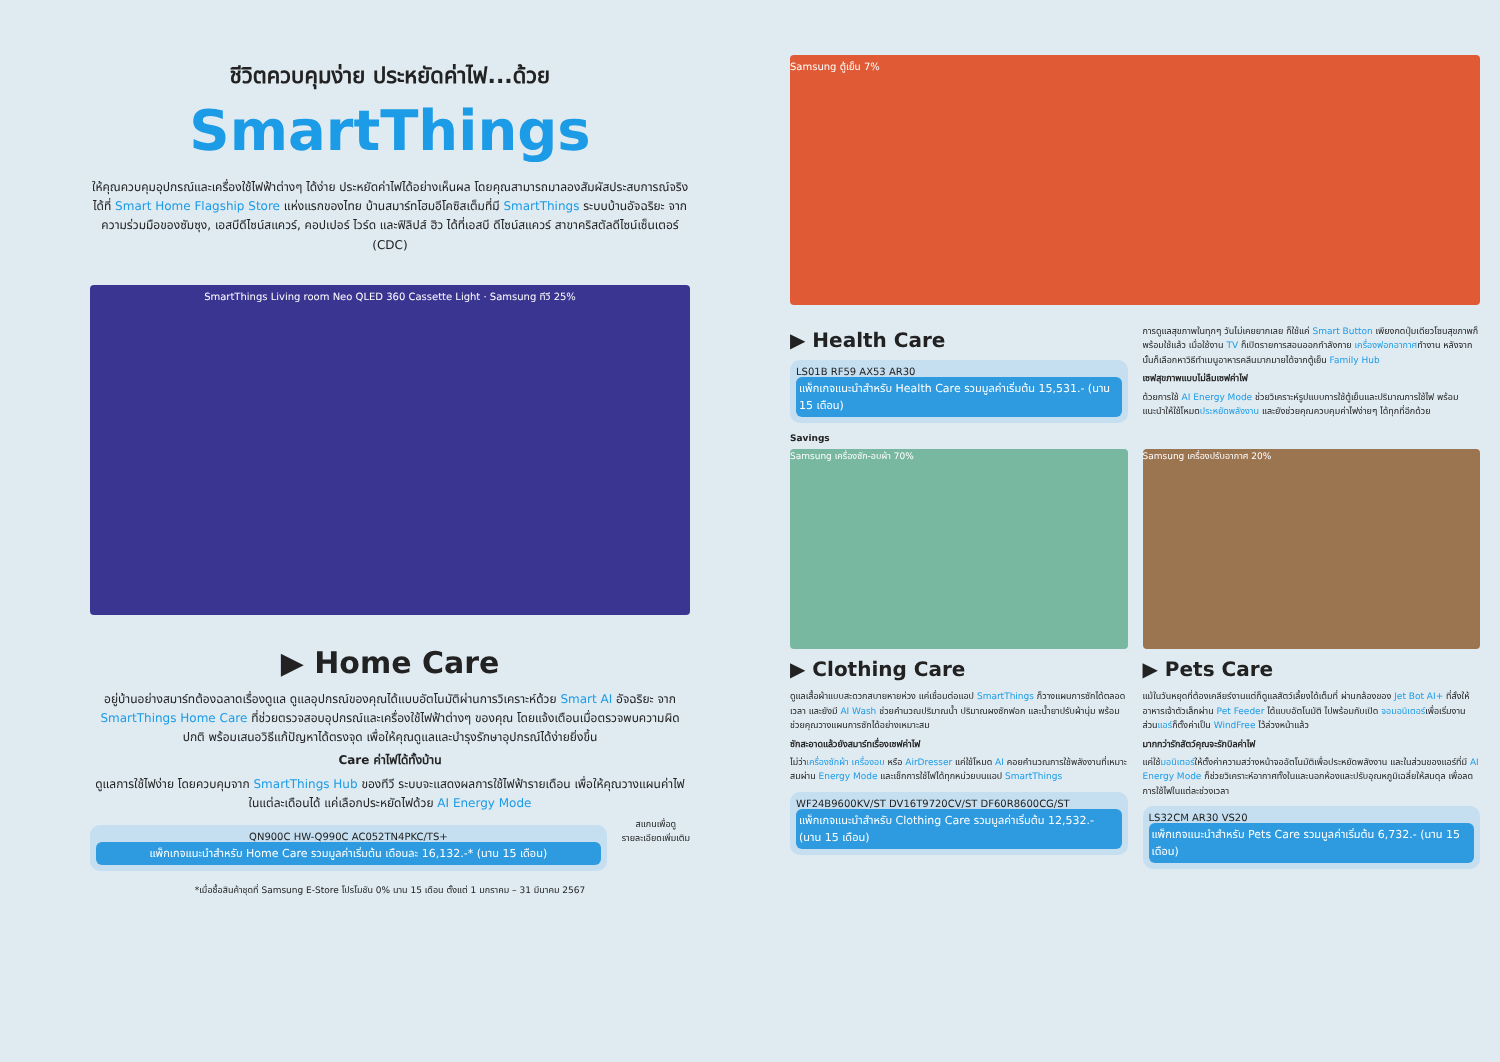ชีวิตควบคุมง่าย ประหยัดค่าไฟ...ด้วย
SmartThings
ให้คุณควบคุมอุปกรณ์และเครื่องใช้ไฟฟ้าต่างๆ ได้ง่าย ประหยัดค่าไฟได้อย่างเห็นผล โดยคุณสามารถมาลองสัมผัสประสบการณ์จริงได้ที่ Smart Home Flagship Store แห่งแรกของไทย บ้านสมาร์ทโฮมอีโคซิสเต็มที่มี SmartThings ระบบบ้านอัจฉริยะ จากความร่วมมือของซัมซุง, เอสบีดีไซน์สแควร์, คอปเปอร์ ไวร์ด และฟิลิปส์ ฮิว ได้ที่เอสบี ดีไซน์สแควร์ สาขาคริสตัลดีไซน์เซ็นเตอร์ (CDC)
SmartThings Living room Neo QLED 360 Cassette Light · Samsung ทีวี 25%
▶ Home Care
อยู่บ้านอย่างสมาร์ทต้องฉลาดเรื่องดูแล ดูแลอุปกรณ์ของคุณได้แบบอัตโนมัติผ่านการวิเคราะห์ด้วย Smart AI อัจฉริยะ จาก SmartThings Home Care ที่ช่วยตรวจสอบอุปกรณ์และเครื่องใช้ไฟฟ้าต่างๆ ของคุณ โดยแจ้งเตือนเมื่อตรวจพบความผิดปกติ พร้อมเสนอวิธีแก้ปัญหาได้ตรงจุด เพื่อให้คุณดูแลและบำรุงรักษาอุปกรณ์ได้ง่ายยิ่งขึ้น
Care ค่าไฟได้ทั้งบ้าน
ดูแลการใช้ไฟง่าย โดยควบคุมจาก SmartThings Hub ของทีวี ระบบจะแสดงผลการใช้ไฟฟ้ารายเดือน เพื่อให้คุณวางแผนค่าไฟในแต่ละเดือนได้ แค่เลือกประหยัดไฟด้วย AI Energy Mode
QN900C HW-Q990C AC052TN4PKC/TS+
แพ็กเกจแนะนำสำหรับ Home Care รวมมูลค่าเริ่มต้น เดือนละ 16,132.-* (นาน 15 เดือน)
สแกนเพื่อดู
รายละเอียดเพิ่มเติม
*เมื่อซื้อสินค้าชุดที่ Samsung E-Store โปรโมชัน 0% นาน 15 เดือน ตั้งแต่ 1 มกราคม – 31 มีนาคม 2567
Samsung ตู้เย็น 7%
▶ Health Care
LS01B RF59 AX53 AR30
แพ็กเกจแนะนำสำหรับ Health Care รวมมูลค่าเริ่มต้น 15,531.- (นาน 15 เดือน)
Savings
การดูแลสุขภาพในทุกๆ วันไม่เคยยากเลย ก็ใช้แค่ Smart Button เพียงกดปุ่มเดียวโซนสุขภาพก็พร้อมใช้แล้ว เมื่อใช้งาน TV ก็เปิดรายการสอนออกกำลังกาย เครื่องฟอกอากาศทำงาน หลังจากนั้นก็เลือกหาวิธีทำเมนูอาหารคลีนมากมายได้จากตู้เย็น Family Hub
เซฟสุขภาพแบบไม่ลืมเซฟค่าไฟ
ด้วยการใช้ AI Energy Mode ช่วยวิเคราะห์รูปแบบการใช้ตู้เย็นและปริมาณการใช้ไฟ พร้อมแนะนำให้ใช้โหมดประหยัดพลังงาน และยังช่วยคุณควบคุมค่าไฟง่ายๆ ได้ทุกที่อีกด้วย
Samsung เครื่องซัก-อบผ้า 70% Samsung เครื่องปรับอากาศ 20%
▶ Clothing Care
ดูแลเสื้อผ้าแบบสะดวกสบายหายห่วง แค่เชื่อมต่อแอป SmartThings ก็วางแผนการซักได้ตลอดเวลา และยังมี AI Wash ช่วยคำนวณปริมาณน้ำ ปริมาณผงซักฟอก และน้ำยาปรับผ้านุ่ม พร้อมช่วยคุณวางแผนการซักได้อย่างเหมาะสม
ซักสะอาดแล้วยังสมาร์ทเรื่องเซฟค่าไฟ
ไม่ว่าเครื่องซักผ้า เครื่องอบ หรือ AirDresser แค่ใช้โหมด AI คอยคำนวณการใช้พลังงานที่เหมาะสมผ่าน Energy Mode และเช็กการใช้ไฟได้ทุกหน่วยบนแอป SmartThings
WF24B9600KV/ST DV16T9720CV/ST DF60R8600CG/ST
แพ็กเกจแนะนำสำหรับ Clothing Care รวมมูลค่าเริ่มต้น 12,532.- (นาน 15 เดือน)
▶ Pets Care
แม้ในวันหยุดที่ต้องเคลียร์งานแต่ก็ดูแลสัตว์เลี้ยงได้เต็มที่ ผ่านกล้องของ Jet Bot AI+ ที่สั่งให้อาหารเจ้าตัวเล็กผ่าน Pet Feeder ได้แบบอัตโนมัติ ไปพร้อมกับเปิด จอมอนิเตอร์เพื่อเริ่มงาน ส่วนแอร์ก็ตั้งค่าเป็น WindFree ไว้ล่วงหน้าแล้ว
มากกว่ารักสัตว์คุณจะรักบิลค่าไฟ
แค่ใช้มอนิเตอร์ให้ตั้งค่าความสว่างหน้าจออัตโนมัติเพื่อประหยัดพลังงาน และในส่วนของแอร์ที่มี AI Energy Mode ก็ช่วยวิเคราะห์อากาศทั้งในและนอกห้องและปรับอุณหภูมิเฉลี่ยให้สมดุล เพื่อลดการใช้ไฟในแต่ละช่วงเวลา
LS32CM AR30 VS20
แพ็กเกจแนะนำสำหรับ Pets Care รวมมูลค่าเริ่มต้น 6,732.- (นาน 15 เดือน)